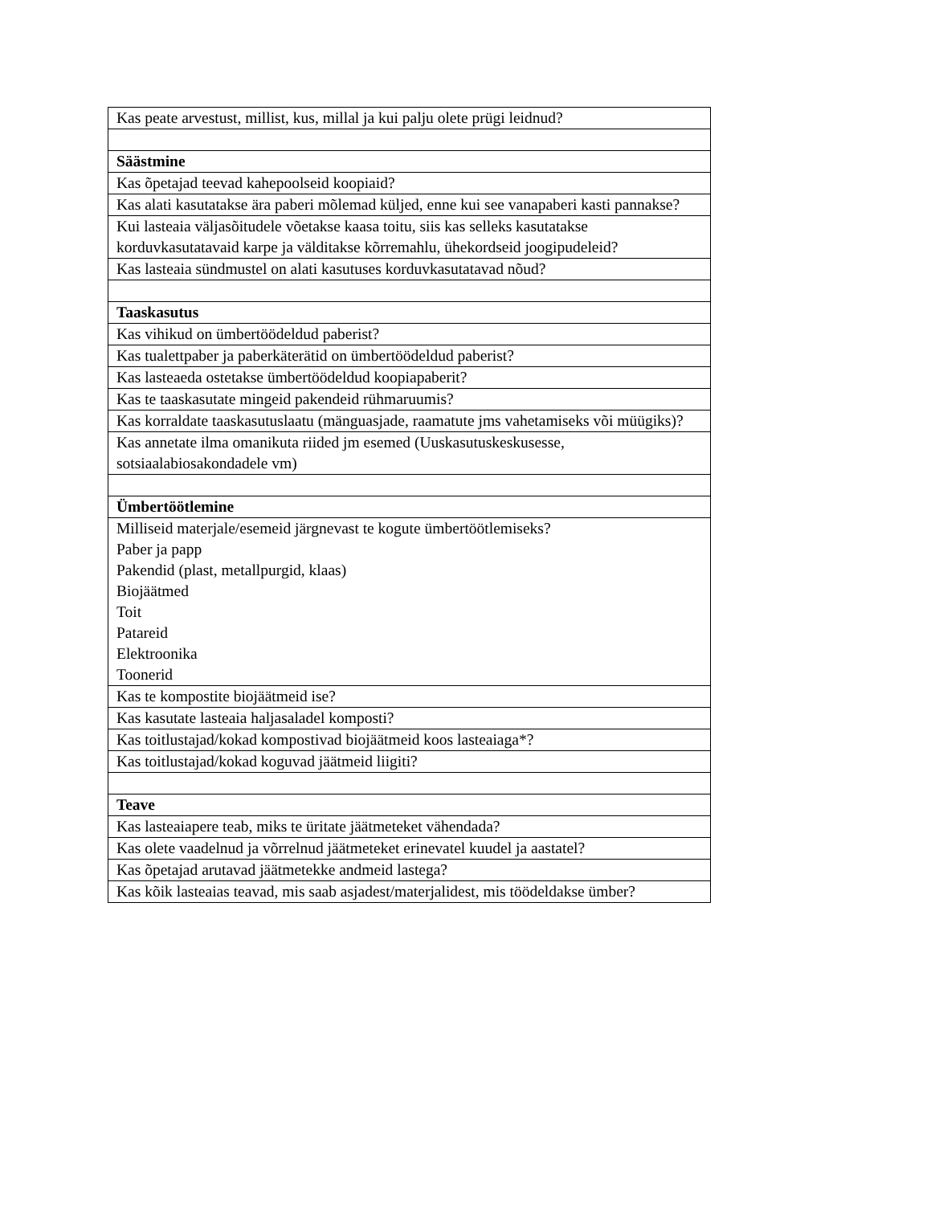| Kas peate arvestust, millist, kus, millal ja kui palju olete prügi leidnud? |
| Säästmine |
| Kas õpetajad teevad kahepoolseid koopiaid? |
| Kas alati kasutatakse ära paberi mõlemad küljed, enne kui see vanapaberi kasti pannakse? |
| Kui lasteaia väljasõitudele võetakse kaasa toitu, siis kas selleks kasutatakse korduvkasutatavaid karpe ja välditakse kõrremahlu, ühekordseid joogipudeleid? |
| Kas lasteaia sündmustel on alati kasutuses korduvkasutatavad nõud? |
| Taaskasutus |
| Kas vihikud on ümbertöödeldud paberist? |
| Kas tualettpaber ja paberkäterätid on ümbertöödeldud paberist? |
| Kas lasteaeda ostetakse ümbertöödeldud koopiapaberit? |
| Kas te taaskasutate mingeid pakendeid rühmaruumis? |
| Kas korraldate taaskasutuslaatu (mänguasjade, raamatute jms vahetamiseks või müügiks)? |
| Kas annetate ilma omanikuta riided jm esemed (Uuskasutuskeskusesse, sotsiaalabiosakondadele vm) |
| Ümbertöötlemine |
| Milliseid materjale/esemeid järgnevast te kogute ümbertöötlemiseks? Paber ja papp Pakendid (plast, metallpurgid, klaas) Biojäätmed Toit Patareid Elektroonika Toonerid |
| Kas te kompostite biojäätmeid ise? |
| Kas kasutate lasteaia haljasaladel komposti? |
| Kas toitlustajad/kokad kompostivad biojäätmeid koos lasteaiaga*? |
| Kas toitlustajad/kokad koguvad jäätmeid liigiti? |
| Teave |
| Kas lasteaiapere teab, miks te üritate jäätmeteket vähendada? |
| Kas olete vaadelnud ja võrrelnud jäätmeteket erinevatel kuudel ja aastatel? |
| Kas õpetajad arutavad jäätmetekke andmeid lastega? |
| Kas kõik lasteaias teavad, mis saab asjadest/materjalidest, mis töödeldakse ümber? |